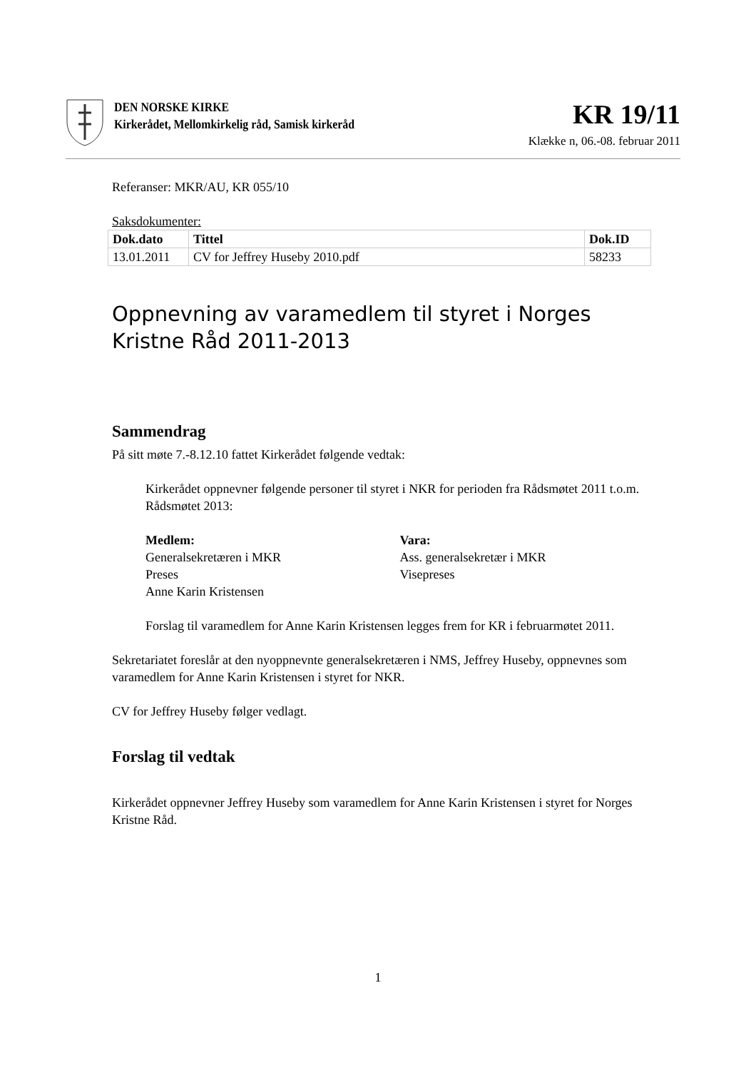DEN NORSKE KIRKE
Kirkerådet, Mellomkirkelig råd, Samisk kirkeråd
KR 19/11
Klække n, 06.-08. februar 2011
Referanser: MKR/AU, KR 055/10
Saksdokumenter:
| Dok.dato | Tittel | Dok.ID |
| --- | --- | --- |
| 13.01.2011 | CV for Jeffrey Huseby 2010.pdf | 58233 |
Oppnevning av varamedlem til styret i Norges Kristne Råd 2011-2013
Sammendrag
På sitt møte 7.-8.12.10 fattet Kirkerådet følgende vedtak:
Kirkerådet oppnevner følgende personer til styret i NKR for perioden fra Rådsmøtet 2011 t.o.m. Rådsmøtet 2013:
Medlem:
Generalsekretæren i MKR
Preses
Anne Karin Kristensen
Vara:
Ass. generalsekretær i MKR
Visepreses
Forslag til varamedlem for Anne Karin Kristensen legges frem for KR i februarmøtet 2011.
Sekretariatet foreslår at den nyoppnevnte generalsekretæren i NMS, Jeffrey Huseby, oppnevnes som varamedlem for Anne Karin Kristensen i styret for NKR.
CV for Jeffrey Huseby følger vedlagt.
Forslag til vedtak
Kirkerådet oppnevner Jeffrey Huseby som varamedlem for Anne Karin Kristensen i styret for Norges Kristne Råd.
1